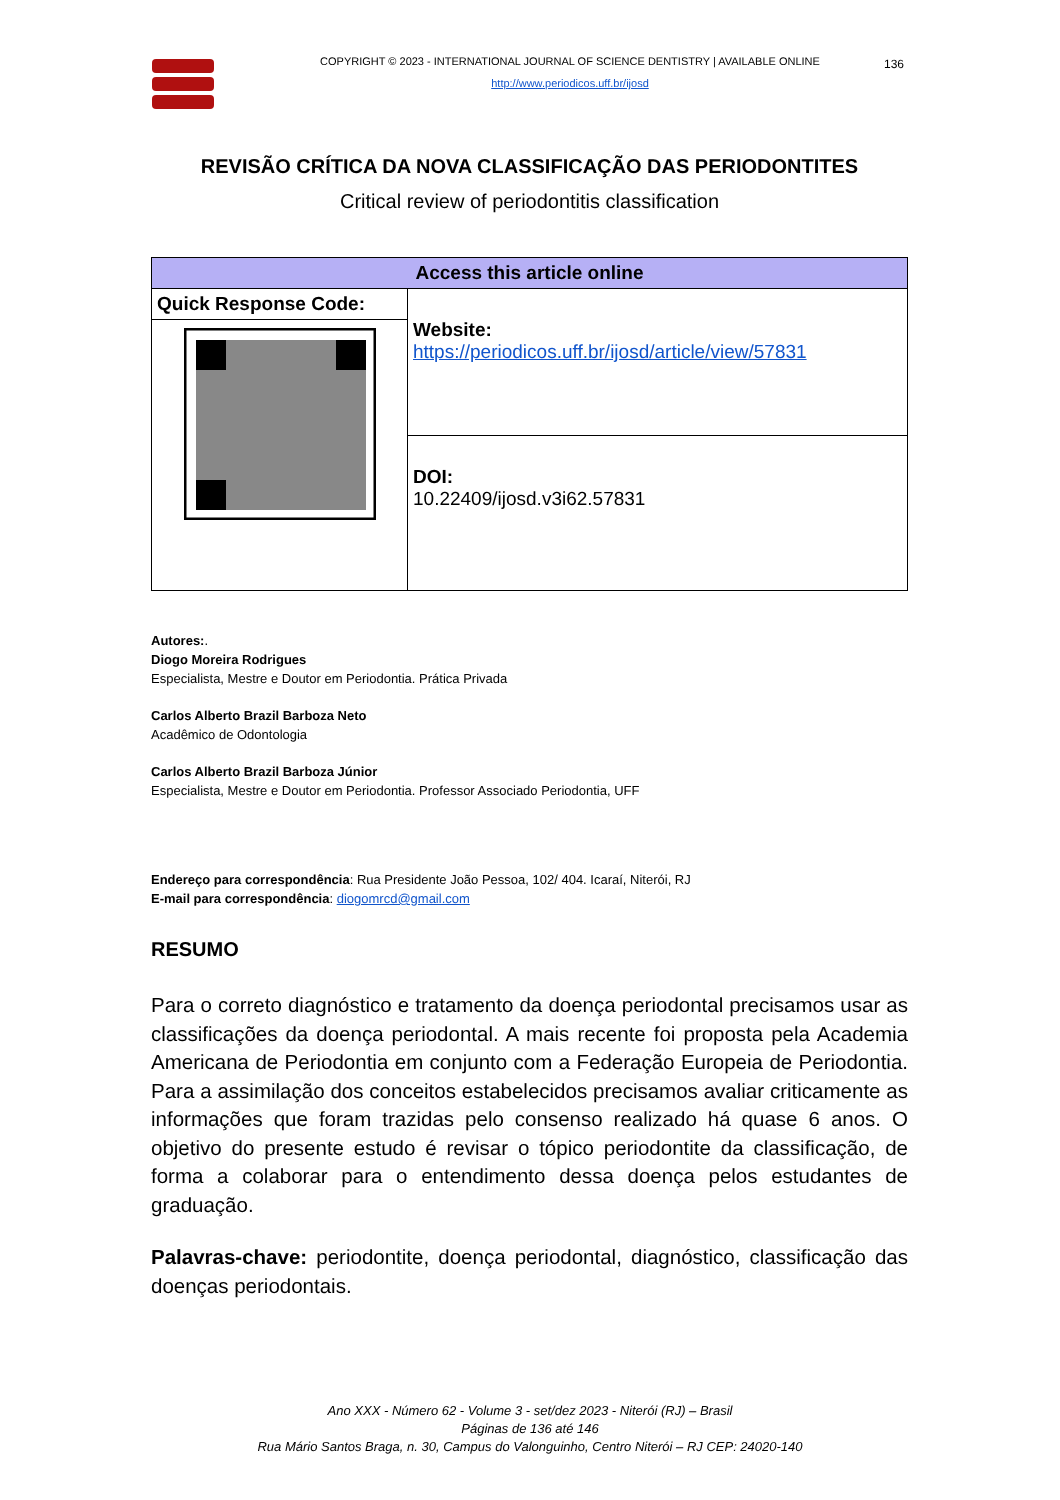COPYRIGHT © 2023 - INTERNATIONAL JOURNAL OF SCIENCE DENTISTRY | AVAILABLE ONLINE
136
http://www.periodicos.uff.br/ijosd
REVISÃO CRÍTICA DA NOVA CLASSIFICAÇÃO DAS PERIODONTITES
Critical review of periodontitis classification
| Access this article online | |
| --- | --- |
| Quick Response Code: | Website: https://periodicos.uff.br/ijosd/article/view/57831 |
| | DOI: 10.22409/ijosd.v3i62.57831 |
Autores:.
Diogo Moreira Rodrigues
Especialista, Mestre e Doutor em Periodontia. Prática Privada
Carlos Alberto Brazil Barboza Neto
Acadêmico de Odontologia
Carlos Alberto Brazil Barboza Júnior
Especialista, Mestre e Doutor em Periodontia. Professor Associado Periodontia, UFF
Endereço para correspondência: Rua Presidente João Pessoa, 102/ 404. Icaraí, Niterói, RJ
E-mail para correspondência: diogomrcd@gmail.com
RESUMO
Para o correto diagnóstico e tratamento da doença periodontal precisamos usar as classificações da doença periodontal. A mais recente foi proposta pela Academia Americana de Periodontia em conjunto com a Federação Europeia de Periodontia. Para a assimilação dos conceitos estabelecidos precisamos avaliar criticamente as informações que foram trazidas pelo consenso realizado há quase 6 anos. O objetivo do presente estudo é revisar o tópico periodontite da classificação, de forma a colaborar para o entendimento dessa doença pelos estudantes de graduação.
Palavras-chave: periodontite, doença periodontal, diagnóstico, classificação das doenças periodontais.
Ano XXX - Número 62 - Volume 3 - set/dez 2023 - Niterói (RJ) – Brasil
Páginas de 136 até 146
Rua Mário Santos Braga, n. 30, Campus do Valonguinho, Centro Niterói – RJ CEP: 24020-140